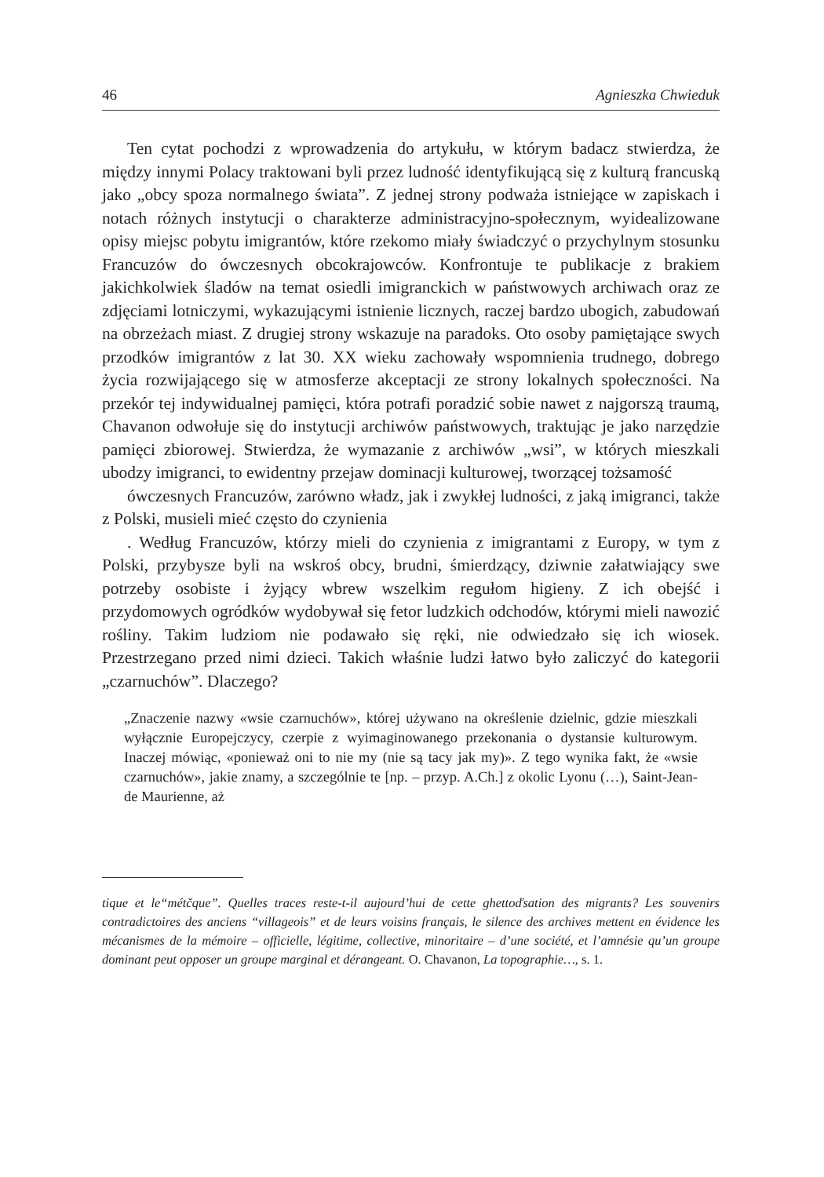46 Agnieszka Chwieduk
Ten cytat pochodzi z wprowadzenia do artykułu, w którym badacz stwierdza, że między innymi Polacy traktowani byli przez ludność identyfikującą się z kulturą francuską jako „obcy spoza normalnego świata”. Z jednej strony podważa istniejące w zapiskach i notach różnych instytucji o charakterze administracyjno-społecznym, wyidealizowane opisy miejsc pobytu imigrantów, które rzekomo miały świadczyć o przychylnym stosunku Francuzów do ówczesnych obcokrajowców. Konfrontuje te publikacje z brakiem jakichkolwiek śladów na temat osiedli imigranckich w państwowych archiwach oraz ze zdjęciami lotniczymi, wykazującymi istnienie licznych, raczej bardzo ubogich, zabudowań na obrzeżach miast. Z drugiej strony wskazuje na paradoks. Oto osoby pamiętające swych przodków imigrantów z lat 30. XX wieku zachowały wspomnienia trudnego, dobrego życia rozwijającego się w atmosferze akceptacji ze strony lokalnych społeczności. Na przekór tej indywidualnej pamięci, która potrafi poradzić sobie nawet z najgorszą traumą, Chavanon odwołuje się do instytucji archiwów państwowych, traktując je jako narzędzie pamięci zbiorowej. Stwierdza, że wymazanie z archiwów „wsi”, w których mieszkali ubodzy imigranci, to ewidentny przejaw dominacji kulturowej, tworzącej tożsamość
ówczesnych Francuzów, zarówno władz, jak i zwykłej ludności, z jaką imigranci, także z Polski, musieli mieć często do czynienia
. Według Francuzów, którzy mieli do czynienia z imigrantami z Europy, w tym z Polski, przybysze byli na wskroś obcy, brudni, śmierdzący, dziwnie załatwiający swe potrzeby osobiste i żyjący wbrew wszelkim regułom higieny. Z ich obejść i przydomowych ogródków wydobywał się fetor ludzkich odchodów, którymi mieli nawozić rośliny. Takim ludziom nie podawało się ręki, nie odwiedzało się ich wiosek. Przestrzegano przed nimi dzieci. Takich właśnie ludzi łatwo było zaliczyć do kategorii „czarnuchów”. Dlaczego?
„Znaczenie nazwy «wsie czarnuchów», której używano na określenie dzielnic, gdzie mieszkali wyłącznie Europejczycy, czerpie z wyimaginowanego przekonania o dystansie kulturowym. Inaczej mówiąc, «ponieważ oni to nie my (nie są tacy jak my)». Z tego wynika fakt, że «wsie czarnuchów», jakie znamy, a szczególnie te [np. – przyp. A.Ch.] z okolic Lyonu (…), Saint-Jean-de Maurienne, aż
tique et le“métčque”. Quelles traces reste-t-il aujourd’hui de cette ghettoďsation des migrants? Les souvenirs contradictoires des anciens “villageois” et de leurs voisins français, le silence des archives mettent en évidence les mécanismes de la mémoire – officielle, légitime, collective, minoritaire – d’une société, et l’amnésie qu’un groupe dominant peut opposer un groupe marginal et dérangeant. O. Chavanon, La topographie…, s. 1.